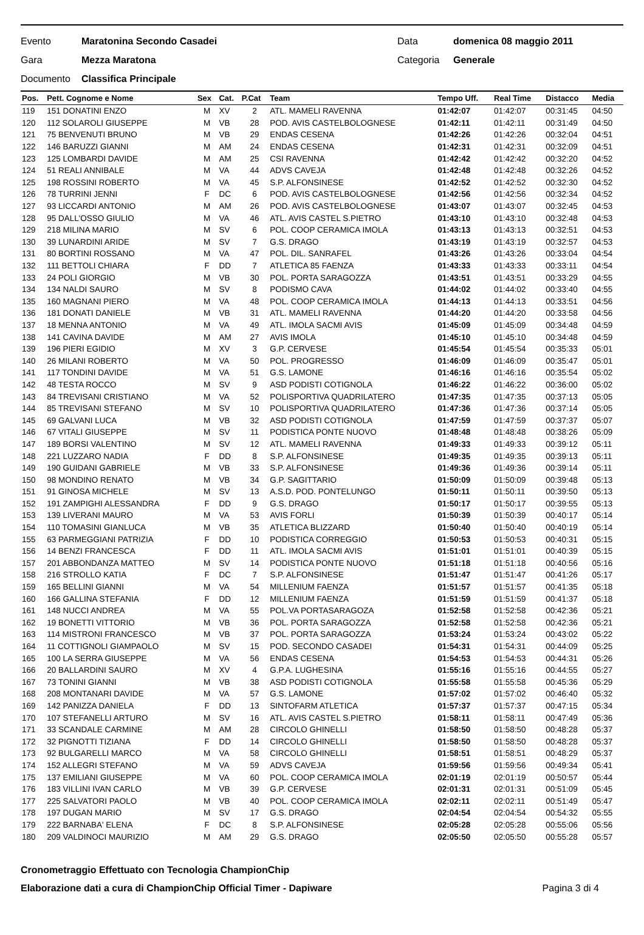Evento Maratonina Secondo Casadei Data domenica 08 maggio 2011
Gara Mezza Maratona Categoria Generale
Documento Classifica Principale
| Pos. | Pett. Cognome e Nome | Sex | Cat. | P.Cat | Team | Tempo Uff. | Real Time | Distacco | Media |
| --- | --- | --- | --- | --- | --- | --- | --- | --- | --- |
| 119 | 151 DONATINI ENZO | M | XV | 2 | ATL. MAMELI RAVENNA | 01:42:07 | 01:42:07 | 00:31:45 | 04:50 |
| 120 | 112 SOLAROLI GIUSEPPE | M | VB | 28 | POD. AVIS CASTELBOLOGNESE | 01:42:11 | 01:42:11 | 00:31:49 | 04:50 |
| 121 | 75 BENVENUTI BRUNO | M | VB | 29 | ENDAS CESENA | 01:42:26 | 01:42:26 | 00:32:04 | 04:51 |
| 122 | 146 BARUZZI GIANNI | M | AM | 24 | ENDAS CESENA | 01:42:31 | 01:42:31 | 00:32:09 | 04:51 |
| 123 | 125 LOMBARDI DAVIDE | M | AM | 25 | CSI RAVENNA | 01:42:42 | 01:42:42 | 00:32:20 | 04:52 |
| 124 | 51 REALI ANNIBALE | M | VA | 44 | ADVS CAVEJA | 01:42:48 | 01:42:48 | 00:32:26 | 04:52 |
| 125 | 198 ROSSINI ROBERTO | M | VA | 45 | S.P. ALFONSINESE | 01:42:52 | 01:42:52 | 00:32:30 | 04:52 |
| 126 | 78 TURRINI JENNI | F | DC | 6 | POD. AVIS CASTELBOLOGNESE | 01:42:56 | 01:42:56 | 00:32:34 | 04:52 |
| 127 | 93 LICCARDI ANTONIO | M | AM | 26 | POD. AVIS CASTELBOLOGNESE | 01:43:07 | 01:43:07 | 00:32:45 | 04:53 |
| 128 | 95 DALL'OSSO GIULIO | M | VA | 46 | ATL. AVIS CASTEL S.PIETRO | 01:43:10 | 01:43:10 | 00:32:48 | 04:53 |
| 129 | 218 MILINA MARIO | M | SV | 6 | POL. COOP CERAMICA IMOLA | 01:43:13 | 01:43:13 | 00:32:51 | 04:53 |
| 130 | 39 LUNARDINI ARIDE | M | SV | 7 | G.S. DRAGO | 01:43:19 | 01:43:19 | 00:32:57 | 04:53 |
| 131 | 80 BORTINI ROSSANO | M | VA | 47 | POL. DIL. SANRAFEL | 01:43:26 | 01:43:26 | 00:33:04 | 04:54 |
| 132 | 111 BETTOLI CHIARA | F | DD | 7 | ATLETICA 85 FAENZA | 01:43:33 | 01:43:33 | 00:33:11 | 04:54 |
| 133 | 24 POLI GIORGIO | M | VB | 30 | POL. PORTA SARAGOZZA | 01:43:51 | 01:43:51 | 00:33:29 | 04:55 |
| 134 | 134 NALDI SAURO | M | SV | 8 | PODISMO CAVA | 01:44:02 | 01:44:02 | 00:33:40 | 04:55 |
| 135 | 160 MAGNANI PIERO | M | VA | 48 | POL. COOP CERAMICA IMOLA | 01:44:13 | 01:44:13 | 00:33:51 | 04:56 |
| 136 | 181 DONATI DANIELE | M | VB | 31 | ATL. MAMELI RAVENNA | 01:44:20 | 01:44:20 | 00:33:58 | 04:56 |
| 137 | 18 MENNA ANTONIO | M | VA | 49 | ATL. IMOLA SACMI AVIS | 01:45:09 | 01:45:09 | 00:34:48 | 04:59 |
| 138 | 141 CAVINA DAVIDE | M | AM | 27 | AVIS IMOLA | 01:45:10 | 01:45:10 | 00:34:48 | 04:59 |
| 139 | 196 PIERI EGIDIO | M | XV | 3 | G.P. CERVESE | 01:45:54 | 01:45:54 | 00:35:33 | 05:01 |
| 140 | 26 MILANI ROBERTO | M | VA | 50 | POL. PROGRESSO | 01:46:09 | 01:46:09 | 00:35:47 | 05:01 |
| 141 | 117 TONDINI DAVIDE | M | VA | 51 | G.S. LAMONE | 01:46:16 | 01:46:16 | 00:35:54 | 05:02 |
| 142 | 48 TESTA ROCCO | M | SV | 9 | ASD PODISTI COTIGNOLA | 01:46:22 | 01:46:22 | 00:36:00 | 05:02 |
| 143 | 84 TREVISANI CRISTIANO | M | VA | 52 | POLISPORTIVA QUADRILATERO | 01:47:35 | 01:47:35 | 00:37:13 | 05:05 |
| 144 | 85 TREVISANI STEFANO | M | SV | 10 | POLISPORTIVA QUADRILATERO | 01:47:36 | 01:47:36 | 00:37:14 | 05:05 |
| 145 | 69 GALVANI LUCA | M | VB | 32 | ASD PODISTI COTIGNOLA | 01:47:59 | 01:47:59 | 00:37:37 | 05:07 |
| 146 | 67 VITALI GIUSEPPE | M | SV | 11 | PODISTICA PONTE NUOVO | 01:48:48 | 01:48:48 | 00:38:26 | 05:09 |
| 147 | 189 BORSI VALENTINO | M | SV | 12 | ATL. MAMELI RAVENNA | 01:49:33 | 01:49:33 | 00:39:12 | 05:11 |
| 148 | 221 LUZZARO NADIA | F | DD | 8 | S.P. ALFONSINESE | 01:49:35 | 01:49:35 | 00:39:13 | 05:11 |
| 149 | 190 GUIDANI GABRIELE | M | VB | 33 | S.P. ALFONSINESE | 01:49:36 | 01:49:36 | 00:39:14 | 05:11 |
| 150 | 98 MONDINO RENATO | M | VB | 34 | G.P. SAGITTARIO | 01:50:09 | 01:50:09 | 00:39:48 | 05:13 |
| 151 | 91 GINOSA MICHELE | M | SV | 13 | A.S.D. POD. PONTELUNGO | 01:50:11 | 01:50:11 | 00:39:50 | 05:13 |
| 152 | 191 ZAMPIGHI ALESSANDRA | F | DD | 9 | G.S. DRAGO | 01:50:17 | 01:50:17 | 00:39:55 | 05:13 |
| 153 | 139 LIVERANI MAURO | M | VA | 53 | AVIS FORLI | 01:50:39 | 01:50:39 | 00:40:17 | 05:14 |
| 154 | 110 TOMASINI GIANLUCA | M | VB | 35 | ATLETICA BLIZZARD | 01:50:40 | 01:50:40 | 00:40:19 | 05:14 |
| 155 | 63 PARMEGGIANI PATRIZIA | F | DD | 10 | PODISTICA CORREGGIO | 01:50:53 | 01:50:53 | 00:40:31 | 05:15 |
| 156 | 14 BENZI FRANCESCA | F | DD | 11 | ATL. IMOLA SACMI AVIS | 01:51:01 | 01:51:01 | 00:40:39 | 05:15 |
| 157 | 201 ABBONDANZA MATTEO | M | SV | 14 | PODISTICA PONTE NUOVO | 01:51:18 | 01:51:18 | 00:40:56 | 05:16 |
| 158 | 216 STROLLO KATIA | F | DC | 7 | S.P. ALFONSINESE | 01:51:47 | 01:51:47 | 00:41:26 | 05:17 |
| 159 | 165 BELLINI GIANNI | M | VA | 54 | MILLENIUM FAENZA | 01:51:57 | 01:51:57 | 00:41:35 | 05:18 |
| 160 | 166 GALLINA STEFANIA | F | DD | 12 | MILLENIUM FAENZA | 01:51:59 | 01:51:59 | 00:41:37 | 05:18 |
| 161 | 148 NUCCI ANDREA | M | VA | 55 | POL.VA PORTASARAGOZA | 01:52:58 | 01:52:58 | 00:42:36 | 05:21 |
| 162 | 19 BONETTI VITTORIO | M | VB | 36 | POL. PORTA SARAGOZZA | 01:52:58 | 01:52:58 | 00:42:36 | 05:21 |
| 163 | 114 MISTRONI FRANCESCO | M | VB | 37 | POL. PORTA SARAGOZZA | 01:53:24 | 01:53:24 | 00:43:02 | 05:22 |
| 164 | 11 COTTIGNOLI GIAMPAOLO | M | SV | 15 | POD. SECONDO CASADEI | 01:54:31 | 01:54:31 | 00:44:09 | 05:25 |
| 165 | 100 LA SERRA GIUSEPPE | M | VA | 56 | ENDAS CESENA | 01:54:53 | 01:54:53 | 00:44:31 | 05:26 |
| 166 | 20 BALLARDINI SAURO | M | XV | 4 | G.P.A. LUGHESINA | 01:55:16 | 01:55:16 | 00:44:55 | 05:27 |
| 167 | 73 TONINI GIANNI | M | VB | 38 | ASD PODISTI COTIGNOLA | 01:55:58 | 01:55:58 | 00:45:36 | 05:29 |
| 168 | 208 MONTANARI DAVIDE | M | VA | 57 | G.S. LAMONE | 01:57:02 | 01:57:02 | 00:46:40 | 05:32 |
| 169 | 142 PANIZZA DANIELA | F | DD | 13 | SINTOFARM ATLETICA | 01:57:37 | 01:57:37 | 00:47:15 | 05:34 |
| 170 | 107 STEFANELLI ARTURO | M | SV | 16 | ATL. AVIS CASTEL S.PIETRO | 01:58:11 | 01:58:11 | 00:47:49 | 05:36 |
| 171 | 33 SCANDALE CARMINE | M | AM | 28 | CIRCOLO GHINELLI | 01:58:50 | 01:58:50 | 00:48:28 | 05:37 |
| 172 | 32 PIGNOTTI TIZIANA | F | DD | 14 | CIRCOLO GHINELLI | 01:58:50 | 01:58:50 | 00:48:28 | 05:37 |
| 173 | 92 BULGARELLI MARCO | M | VA | 58 | CIRCOLO GHINELLI | 01:58:51 | 01:58:51 | 00:48:29 | 05:37 |
| 174 | 152 ALLEGRI STEFANO | M | VA | 59 | ADVS CAVEJA | 01:59:56 | 01:59:56 | 00:49:34 | 05:41 |
| 175 | 137 EMILIANI GIUSEPPE | M | VA | 60 | POL. COOP CERAMICA IMOLA | 02:01:19 | 02:01:19 | 00:50:57 | 05:44 |
| 176 | 183 VILLINI IVAN CARLO | M | VB | 39 | G.P. CERVESE | 02:01:31 | 02:01:31 | 00:51:09 | 05:45 |
| 177 | 225 SALVATORI PAOLO | M | VB | 40 | POL. COOP CERAMICA IMOLA | 02:02:11 | 02:02:11 | 00:51:49 | 05:47 |
| 178 | 197 DUGAN MARIO | M | SV | 17 | G.S. DRAGO | 02:04:54 | 02:04:54 | 00:54:32 | 05:55 |
| 179 | 222 BARNABA' ELENA | F | DC | 8 | S.P. ALFONSINESE | 02:05:28 | 02:05:28 | 00:55:06 | 05:56 |
| 180 | 209 VALDINOCI MAURIZIO | M | AM | 29 | G.S. DRAGO | 02:05:50 | 02:05:50 | 00:55:28 | 05:57 |
Cronometraggio Effettuato con Tecnologia ChampionChip
Elaborazione dati a cura di ChampionChip Official Timer - Dapiware Pagina 3 di 4